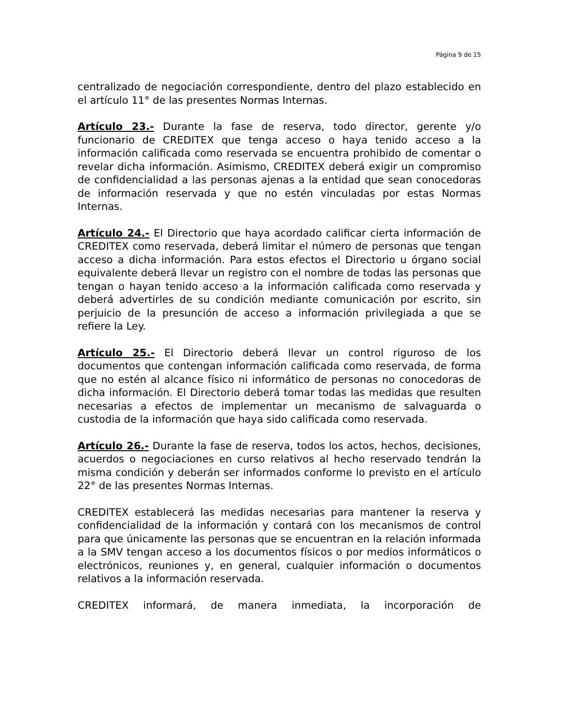Página 9 de 15
centralizado de negociación correspondiente, dentro del plazo establecido en el artículo 11° de las presentes Normas Internas.
Artículo 23.- Durante la fase de reserva, todo director, gerente y/o funcionario de CREDITEX que tenga acceso o haya tenido acceso a la información calificada como reservada se encuentra prohibido de comentar o revelar dicha información. Asimismo, CREDITEX deberá exigir un compromiso de confidencialidad a las personas ajenas a la entidad que sean conocedoras de información reservada y que no estén vinculadas por estas Normas Internas.
Artículo 24.- El Directorio que haya acordado calificar cierta información de CREDITEX como reservada, deberá limitar el número de personas que tengan acceso a dicha información. Para estos efectos el Directorio u órgano social equivalente deberá llevar un registro con el nombre de todas las personas que tengan o hayan tenido acceso a la información calificada como reservada y deberá advertirles de su condición mediante comunicación por escrito, sin perjuicio de la presunción de acceso a información privilegiada a que se refiere la Ley.
Artículo 25.- El Directorio deberá llevar un control riguroso de los documentos que contengan información calificada como reservada, de forma que no estén al alcance físico ni informático de personas no conocedoras de dicha información. El Directorio deberá tomar todas las medidas que resulten necesarias a efectos de implementar un mecanismo de salvaguarda o custodia de la información que haya sido calificada como reservada.
Artículo 26.- Durante la fase de reserva, todos los actos, hechos, decisiones, acuerdos o negociaciones en curso relativos al hecho reservado tendrán la misma condición y deberán ser informados conforme lo previsto en el artículo 22° de las presentes Normas Internas.
CREDITEX establecerá las medidas necesarias para mantener la reserva y confidencialidad de la información y contará con los mecanismos de control para que únicamente las personas que se encuentran en la relación informada a la SMV tengan acceso a los documentos físicos o por medios informáticos o electrónicos, reuniones y, en general, cualquier información o documentos relativos a la información reservada.
CREDITEX informará, de manera inmediata, la incorporación de